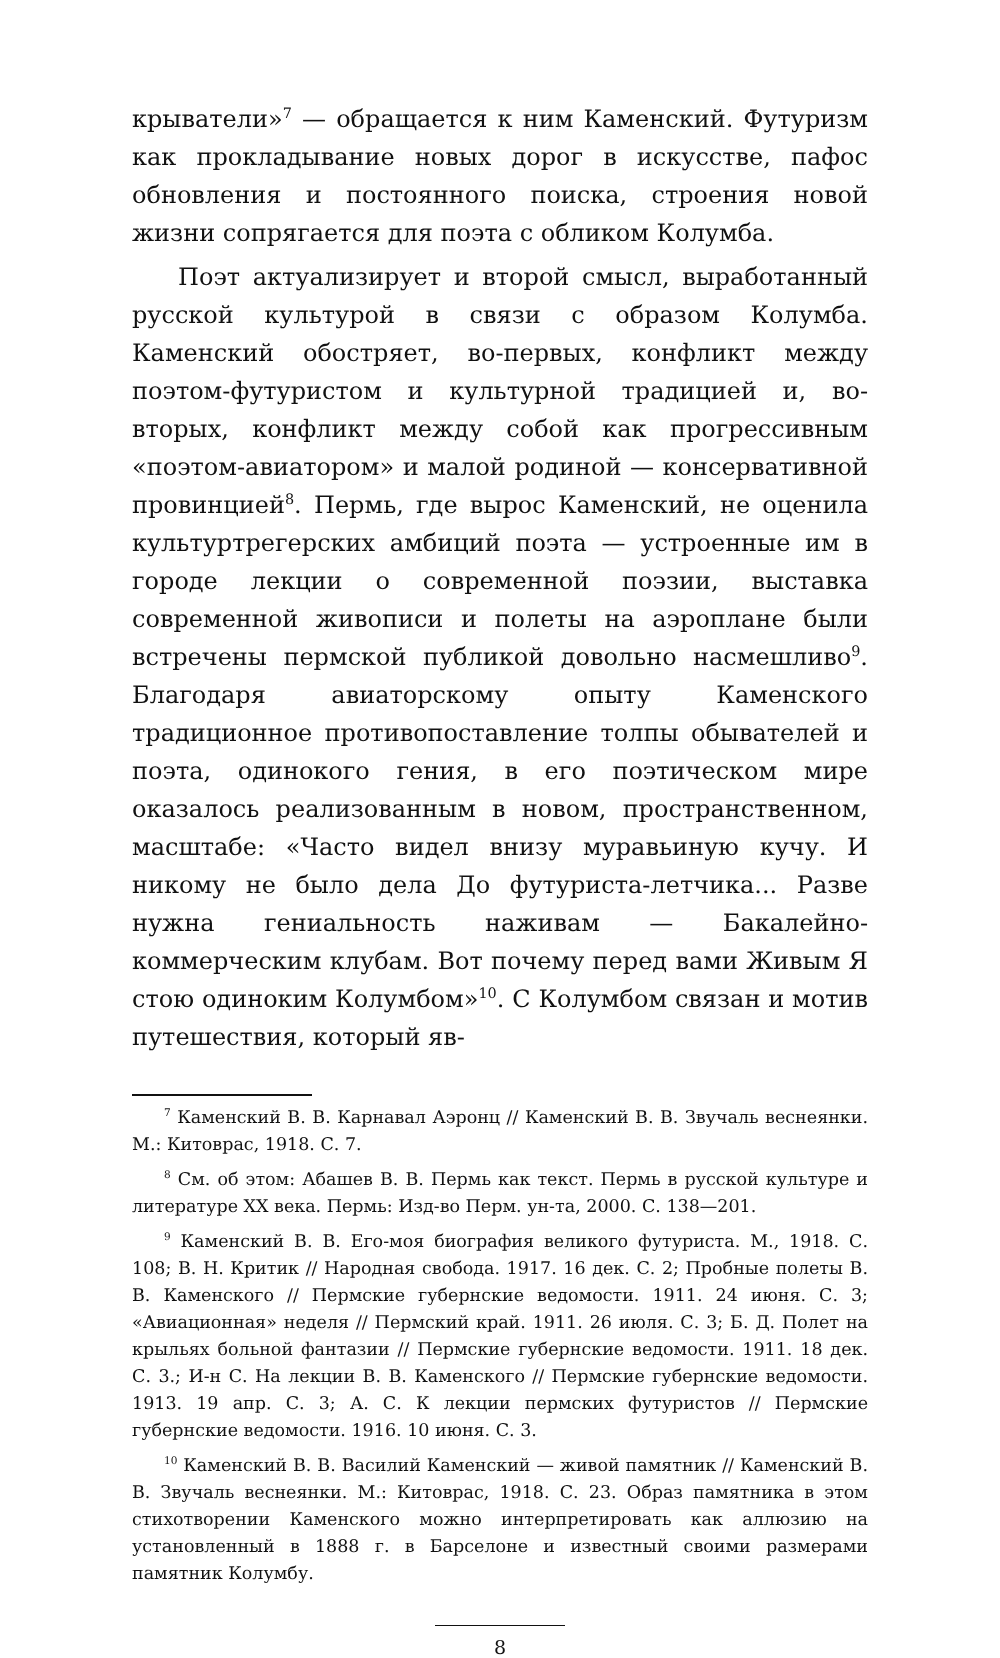крыватели»<sup>7</sup> — обращается к ним Каменский. Футуризм как прокладывание новых дорог в искусстве, пафос обновления и постоянного поиска, строения новой жизни сопрягается для поэта с обликом Колумба.
Поэт актуализирует и второй смысл, выработанный русской культурой в связи с образом Колумба. Каменский обостряет, во-первых, конфликт между поэтом-футуристом и культурной традицией и, во-вторых, конфликт между собой как прогрессивным «поэтом-авиатором» и малой родиной — консервативной провинцией<sup>8</sup>. Пермь, где вырос Каменский, не оценила культуртрегерских амбиций поэта — устроенные им в городе лекции о современной поэзии, выставка современной живописи и полеты на аэроплане были встречены пермской публикой довольно насмешливо<sup>9</sup>. Благодаря авиаторскому опыту Каменского традиционное противопоставление толпы обывателей и поэта, одинокого гения, в его поэтическом мире оказалось реализованным в новом, пространственном, масштабе: «Часто видел внизу муравьиную кучу. И никому не было дела До футуриста-летчика... Разве нужна гениальность наживам — Бакалейно-коммерческим клубам. Вот почему перед вами Живым Я стою одиноким Колумбом»<sup>10</sup>. С Колумбом связан и мотив путешествия, который яв-
<sup>7</sup> Каменский В. В. Карнавал Аэронц // Каменский В. В. Звучаль веснеянки. М.: Китоврас, 1918. С. 7.
<sup>8</sup> См. об этом: Абашев В. В. Пермь как текст. Пермь в русской культуре и литературе XX века. Пермь: Изд-во Перм. ун-та, 2000. С. 138—201.
<sup>9</sup> Каменский В. В. Его-моя биография великого футуриста. М., 1918. С. 108; В. Н. Критик // Народная свобода. 1917. 16 дек. С. 2; Пробные полеты В. В. Каменского // Пермские губернские ведомости. 1911. 24 июня. С. 3; «Авиационная» неделя // Пермский край. 1911. 26 июля. С. 3; Б. Д. Полет на крыльях больной фантазии // Пермские губернские ведомости. 1911. 18 дек. С. 3.; И-н С. На лекции В. В. Каменского // Пермские губернские ведомости. 1913. 19 апр. С. 3; А. С. К лекции пермских футуристов // Пермские губернские ведомости. 1916. 10 июня. С. 3.
<sup>10</sup> Каменский В. В. Василий Каменский — живой памятник // Каменский В. В. Звучаль веснеянки. М.: Китоврас, 1918. С. 23. Образ памятника в этом стихотворении Каменского можно интерпретировать как аллюзию на установленный в 1888 г. в Барселоне и известный своими размерами памятник Колумбу.
8